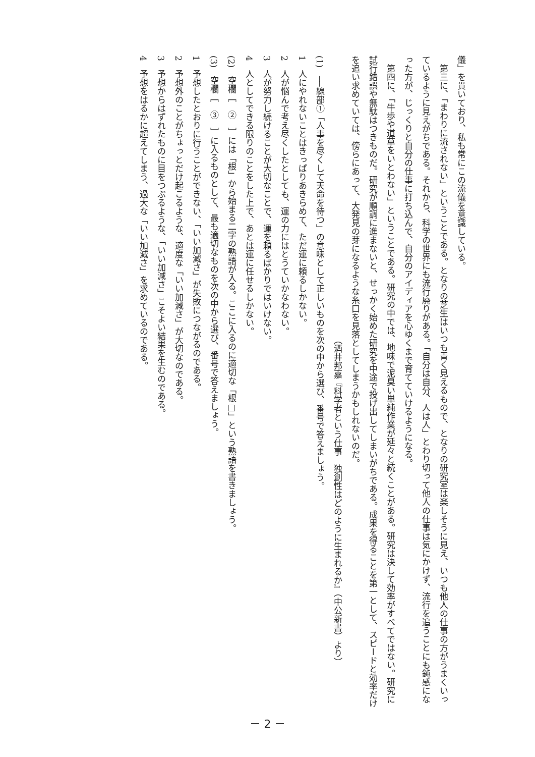儀」を貫いており、私も常にこの流儀を意識している。
第三に、「まわりに流されない」ということである。となりの芝生はいつも青く見えるもので、となりの研究室は楽しそうに見え、いつも他人の仕事の方がうまくいっているように見えがちである。それから、科学の世界にも流行廃りがある。「自分は自分、人は人」とわり切って他人の仕事は気にかけず、流行を追うことにも鈍感になった方が、じっくりと自分の仕事に打ち込んで、自分のアイディアを心ゆくまで育てていけるようになる。
第四に、「牛歩や道草をいとわない」ということである。研究の中では、地味で泥臭い単純作業が延々と続くことがある。研究は決して効率がすべてではない。研究に試行錯誤や無駄はつきものだ。研究が順調に進まないと、せっかく始めた研究を中途で投げ出してしまいがちである。成果を得ることを第一として、スピードと効率だけを追い求めていては、傍らにあって、大発見の芽になるような糸口を見落としてしまうかもしれないのだ。
（酒井邦嘉『科学者という仕事　独創性はどのように生まれるか』（中公新書）より）
(1)　──線部①「人事を尽くして天命を待つ」の意味として正しいものを次の中から選び、番号で答えましょう。
1　人にやれないことはきっぱりあきらめて、ただ運に頼るしかない。
2　人が悩んで考え尽くしたとしても、運の力にはとうていかなわない。
3　人が努力し続けることが大切なことで、運を頼るばかりではいけない。
4　人としてできる限りのことをした上で、あとは運に任せるしかない。
(2)　空欄［　②　］には「根」から始まる二字の熟語が入る。ここに入るのに適切な「根□」という熟語を書きましょう。
(3)　空欄［　③　］に入るものとして、最も適切なものを次の中から選び、番号で答えましょう。
1　予想したとおりに行うことができない、「いい加減さ」が失敗につながるのである。
2　予想外のことがちょっとだけ起こるような、適度な「いい加減さ」が大切なのである。
3　予想からはずれたものに目をつぶるような、「いい加減さ」こそよい結果を生むのである。
4　予想をはるかに超えてしまう、過大な「いい加減さ」を求めているのである。
－ 2 －